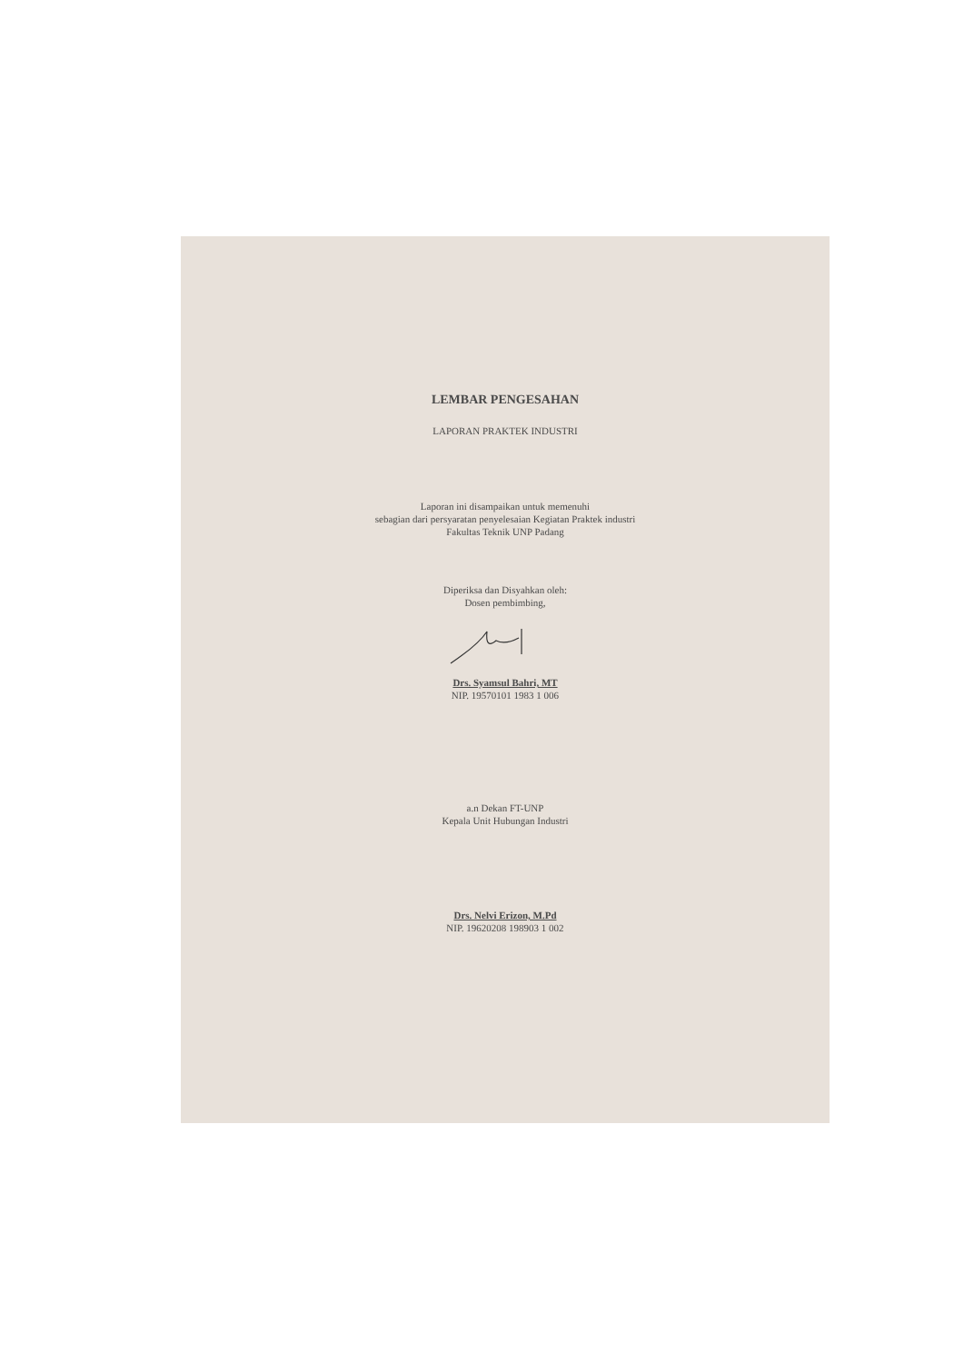LEMBAR PENGESAHAN
LAPORAN PRAKTEK INDUSTRI
Laporan ini disampaikan untuk memenuhi
sebagian dari persyaratan penyelesaian Kegiatan Praktek industri
Fakultas Teknik UNP Padang
Diperiksa dan Disyahkan oleh:
Dosen pembimbing,
Drs. Syamsul Bahri, MT
NIP. 19570101 1983 1 006
a.n Dekan FT-UNP
Kepala Unit Hubungan Industri
Drs. Nelvi Erizon, M.Pd
NIP. 19620208 198903 1 002